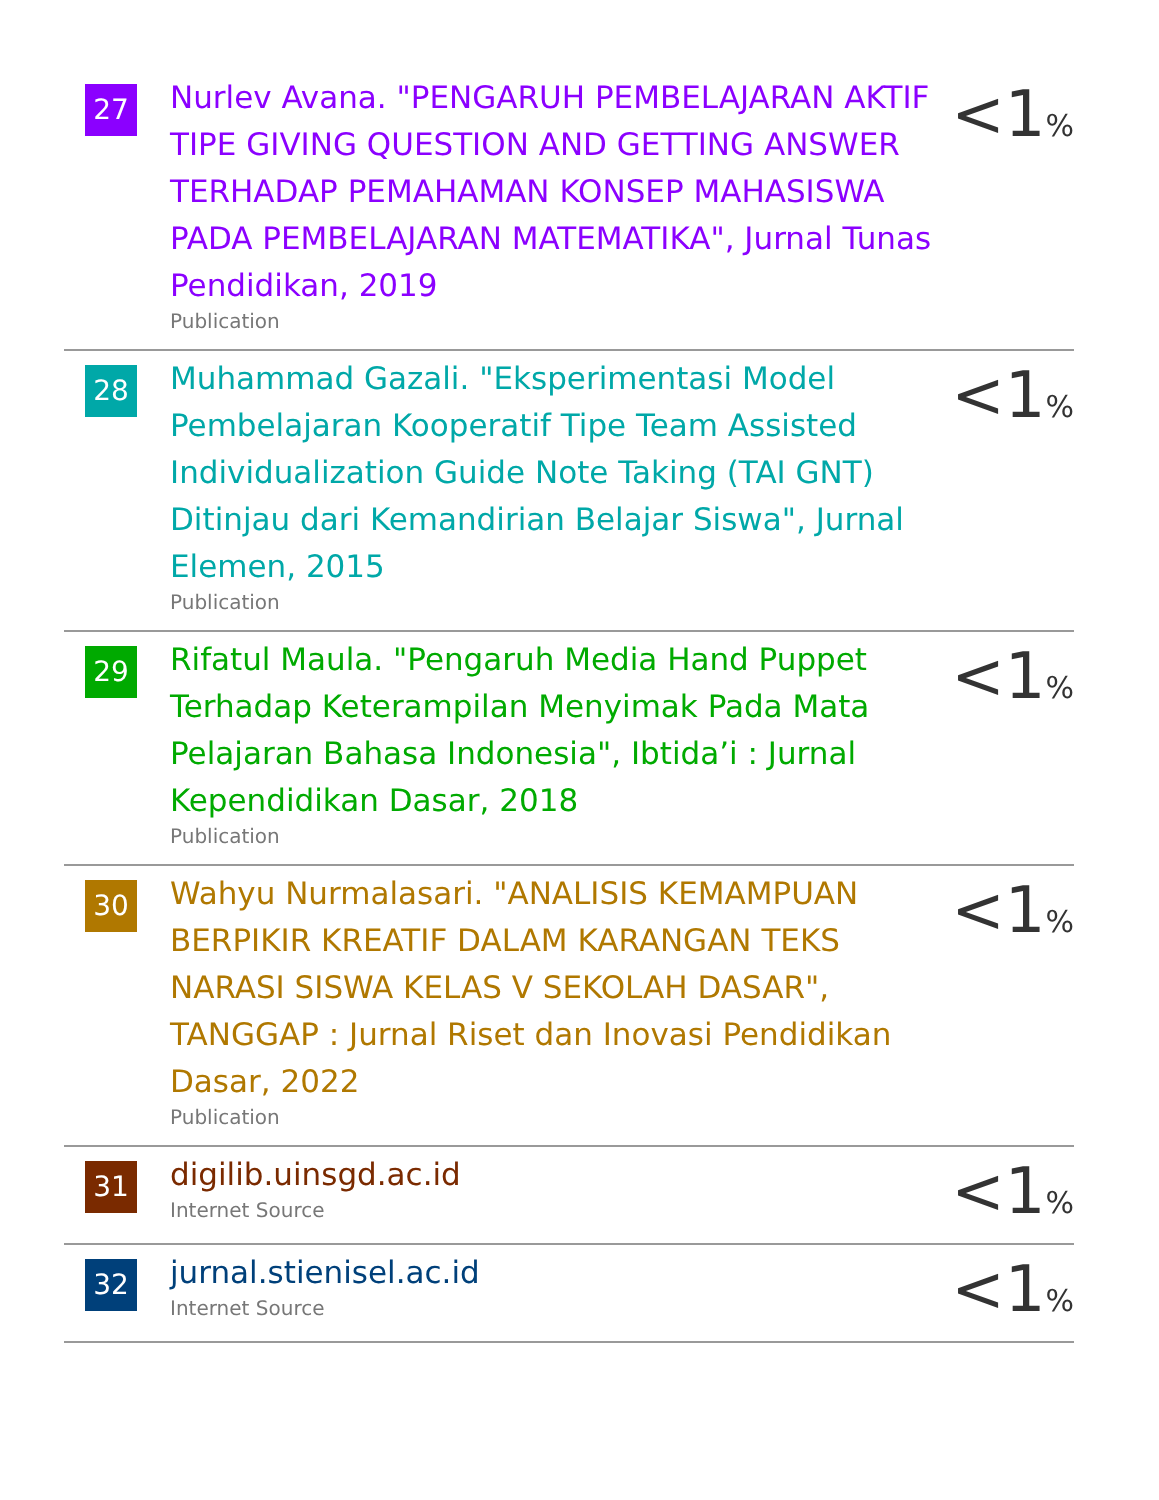| 27 | Nurlev Avana. "PENGARUH PEMBELAJARAN AKTIF TIPE GIVING QUESTION AND GETTING ANSWER TERHADAP PEMAHAMAN KONSEP MAHASISWA PADA PEMBELAJARAN MATEMATIKA", Jurnal Tunas Pendidikan, 2019 Publication | <1 % |
| 28 | Muhammad Gazali. "Eksperimentasi Model Pembelajaran Kooperatif Tipe Team Assisted Individualization Guide Note Taking (TAI GNT) Ditinjau dari Kemandirian Belajar Siswa", Jurnal Elemen, 2015 Publication | <1 % |
| 29 | Rifatul Maula. "Pengaruh Media Hand Puppet Terhadap Keterampilan Menyimak Pada Mata Pelajaran Bahasa Indonesia", Ibtida’i : Jurnal Kependidikan Dasar, 2018 Publication | <1 % |
| 30 | Wahyu Nurmalasari. "ANALISIS KEMAMPUAN BERPIKIR KREATIF DALAM KARANGAN TEKS NARASI SISWA KELAS V SEKOLAH DASAR", TANGGAP : Jurnal Riset dan Inovasi Pendidikan Dasar, 2022 Publication | <1 % |
| 31 | digilib.uinsgd.ac.id Internet Source | <1 % |
| 32 | jurnal.stienisel.ac.id Internet Source | <1 % |